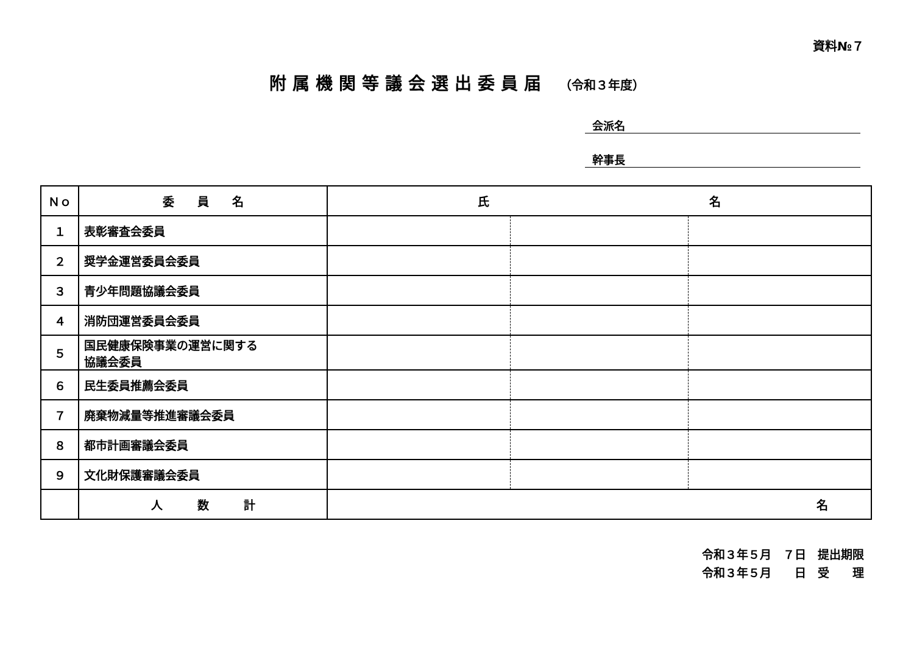資料№７
附属機関等議会選出委員届 （令和３年度）
会派名
幹事長
| Ｎｏ | 委 員 名 | 氏 名 | | |
| --- | --- | --- | --- | --- |
| １ | 表彰審査会委員 | | | |
| ２ | 奨学金運営委員会委員 | | | |
| ３ | 青少年問題協議会委員 | | | |
| ４ | 消防団運営委員会委員 | | | |
| ５ | 国民健康保険事業の運営に関する 協議会委員 | | | |
| ６ | 民生委員推薦会委員 | | | |
| ７ | 廃棄物減量等推進審議会委員 | | | |
| ８ | 都市計画審議会委員 | | | |
| ９ | 文化財保護審議会委員 | | | |
| | 人 数 計 | 名 | | |
令和３年５月　７日　提出期限
令和３年５月　　日　受　　理